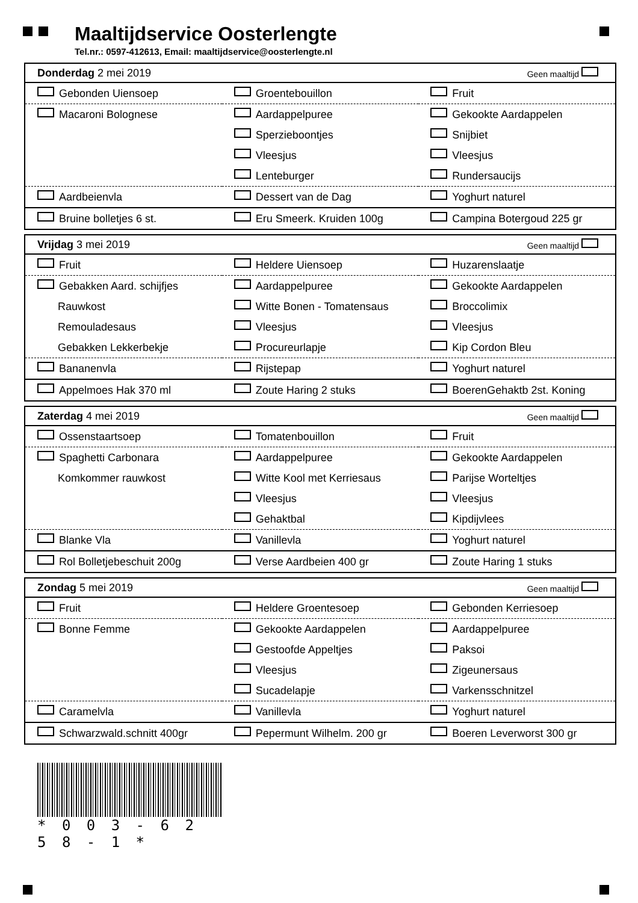Maaltijdservice Oosterlengte
Tel.nr.: 0597-412613, Email: maaltijdservice@oosterlengte.nl
| Donderdag 2 mei 2019 | | Geen maaltijd |
| Gebonden Uiensoep | Groentebouillon | Fruit |
| Macaroni Bolognese | Aardappelpuree | Gekookte Aardappelen |
| | Sperzieboontjes | Snijbiet |
| | Vleesjus | Vleesjus |
| | Lenteburger | Rundersaucijs |
| Aardbeienvla | Dessert van de Dag | Yoghurt naturel |
| Bruine bolletjes 6 st. | Eru Smeerk. Kruiden 100g | Campina Botergoud 225 gr |
| Vrijdag 3 mei 2019 | | Geen maaltijd |
| Fruit | Heldere Uiensoep | Huzarenslaatje |
| Gebakken Aard. schijfjes | Aardappelpuree | Gekookte Aardappelen |
| Rauwkost | Witte Bonen - Tomatensaus | Broccolimix |
| Remouladesaus | Vleesjus | Vleesjus |
| Gebakken Lekkerbekje | Procureurlapje | Kip Cordon Bleu |
| Bananenvla | Rijstepap | Yoghurt naturel |
| Appelmoes Hak 370 ml | Zoute Haring 2 stuks | BoerenGehaktb 2st. Koning |
| Zaterdag 4 mei 2019 | | Geen maaltijd |
| Ossenstaartsoep | Tomatenbouillon | Fruit |
| Spaghetti Carbonara | Aardappelpuree | Gekookte Aardappelen |
| Komkommer rauwkost | Witte Kool met Kerriesaus | Parijse Worteltjes |
| | Vleesjus | Vleesjus |
| | Gehaktbal | Kipdijvlees |
| Blanke Vla | Vanillevla | Yoghurt naturel |
| Rol Bolletjebeschuit 200g | Verse Aardbeien 400 gr | Zoute Haring 1 stuks |
| Zondag 5 mei 2019 | | Geen maaltijd |
| Fruit | Heldere Groentesoep | Gebonden Kerriesoep |
| Bonne Femme | Gekookte Aardappelen | Aardappelpuree |
| | Gestoofde Appeltjes | Paksoi |
| | Vleesjus | Zigeunersaus |
| | Sucadelapje | Varkensschnitzel |
| Caramelvla | Vanillevla | Yoghurt naturel |
| Schwarzwald.schnitt 400gr | Pepermunt Wilhelm. 200 gr | Boeren Leverworst 300 gr |
* 0 0 3 - 6 2 5 8 - 1 *